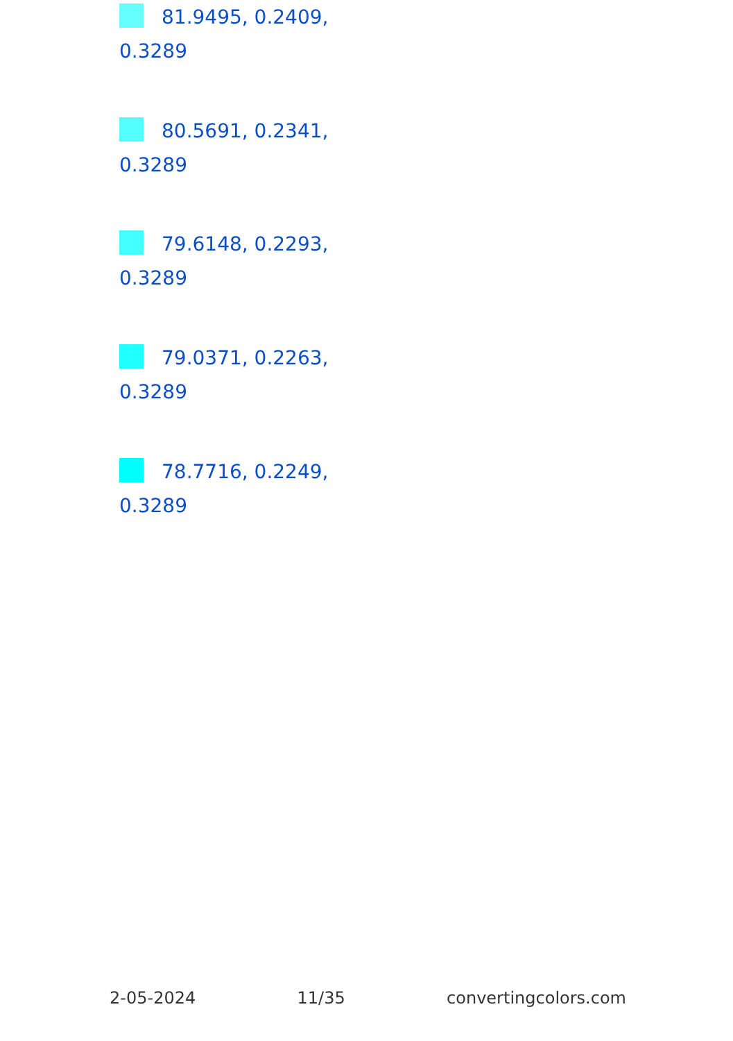81.9495, 0.2409, 0.3289
80.5691, 0.2341, 0.3289
79.6148, 0.2293, 0.3289
79.0371, 0.2263, 0.3289
78.7716, 0.2249, 0.3289
2-05-2024 11/35 convertingcolors.com